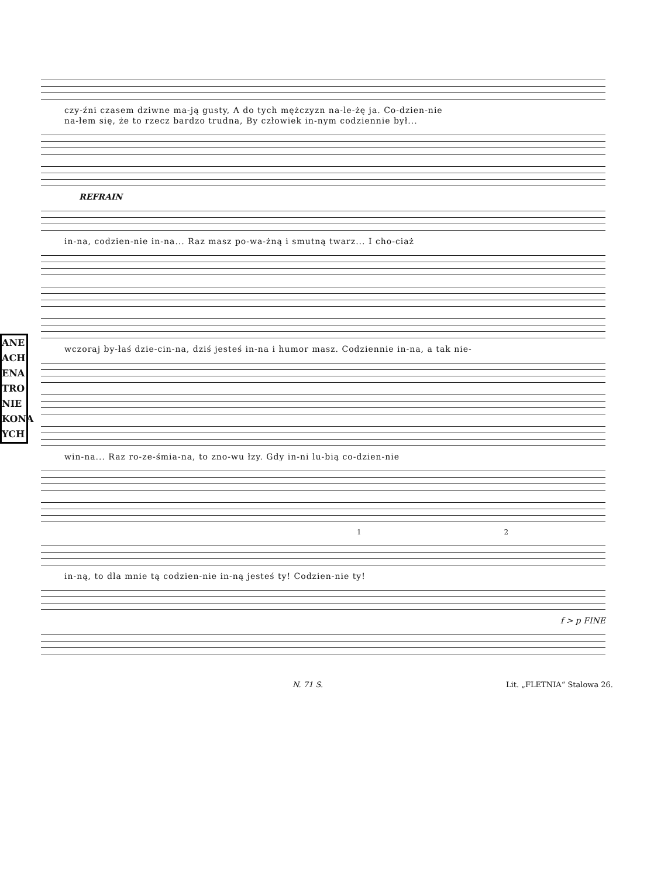ANE
ACH
ENA
TRO
NIE
KONA
YCH
czy-źni czasem dziwne ma-ją gusty, A do tych mężczyzn na-le-żę ja. Co-dzien-nie
na-łem się, że to rzecz bardzo trudna, By człowiek in-nym codziennie był...
REFRAIN
in-na, codzien-nie in-na... Raz masz po-wa-żną i smutną twarz... I cho-ciaż
wczoraj by-łaś dzie-cin-na, dziś jesteś in-na i humor masz. Codziennie in-na, a tak nie-
win-na... Raz ro-ze-śmia-na, to zno-wu łzy. Gdy in-ni lu-bią co-dzien-nie
1 2
in-ną, to dla mnie tą codzien-nie in-ną jesteś ty! Codzien-nie ty!
f > p FINE
N. 71 S. Lit. „FLETNIA“ Stalowa 26.